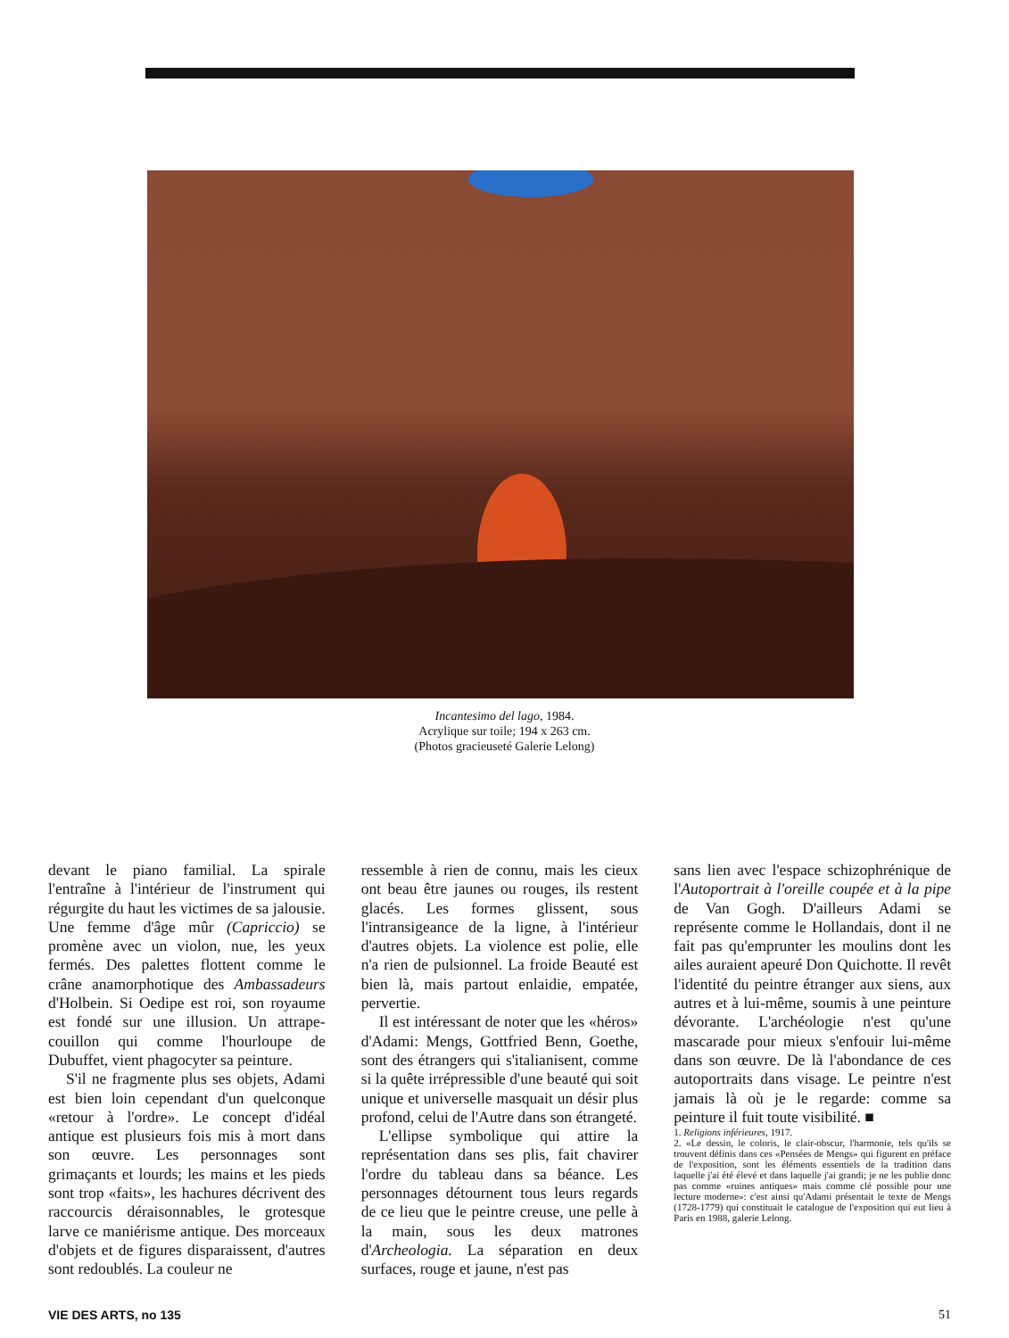Incantesimo del lago, 1984.
Acrylique sur toile; 194 x 263 cm.
(Photos gracieuseté Galerie Lelong)
devant le piano familial. La spirale l'entraîne à l'intérieur de l'instrument qui régurgite du haut les victimes de sa jalousie. Une femme d'âge mûr (Capriccio) se promène avec un violon, nue, les yeux fermés. Des palettes flottent comme le crâne anamorphotique des Ambassadeurs d'Holbein. Si Oedipe est roi, son royaume est fondé sur une illusion. Un attrape-couillon qui comme l'hourloupe de Dubuffet, vient phagocyter sa peinture.
S'il ne fragmente plus ses objets, Adami est bien loin cependant d'un quelconque «retour à l'ordre». Le concept d'idéal antique est plusieurs fois mis à mort dans son œuvre. Les personnages sont grimaçants et lourds; les mains et les pieds sont trop «faits», les hachures décrivent des raccourcis déraisonnables, le grotesque larve ce maniérisme antique. Des morceaux d'objets et de figures disparaissent, d'autres sont redoublés. La couleur ne
ressemble à rien de connu, mais les cieux ont beau être jaunes ou rouges, ils restent glacés. Les formes glissent, sous l'intransigeance de la ligne, à l'intérieur d'autres objets. La violence est polie, elle n'a rien de pulsionnel. La froide Beauté est bien là, mais partout enlaidie, empatée, pervertie.
Il est intéressant de noter que les «héros» d'Adami: Mengs, Gottfried Benn, Goethe, sont des étrangers qui s'italianisent, comme si la quête irrépressible d'une beauté qui soit unique et universelle masquait un désir plus profond, celui de l'Autre dans son étrangeté.
L'ellipse symbolique qui attire la représentation dans ses plis, fait chavirer l'ordre du tableau dans sa béance. Les personnages détournent tous leurs regards de ce lieu que le peintre creuse, une pelle à la main, sous les deux matrones d'Archeologia. La séparation en deux surfaces, rouge et jaune, n'est pas
sans lien avec l'espace schizophrénique de l'Autoportrait à l'oreille coupée et à la pipe de Van Gogh. D'ailleurs Adami se représente comme le Hollandais, dont il ne fait pas qu'emprunter les moulins dont les ailes auraient apeuré Don Quichotte. Il revêt l'identité du peintre étranger aux siens, aux autres et à lui-même, soumis à une peinture dévorante. L'archéologie n'est qu'une mascarade pour mieux s'enfouir lui-même dans son œuvre. De là l'abondance de ces autoportraits dans visage. Le peintre n'est jamais là où je le regarde: comme sa peinture il fuit toute visibilité. ■
1. Religions inférieures, 1917.
2. «Le dessin, le coloris, le clair-obscur, l'harmonie, tels qu'ils se trouvent définis dans ces «Pensées de Mengs» qui figurent en préface de l'exposition, sont les éléments essentiels de la tradition dans laquelle j'ai été élevé et dans laquelle j'ai grandi; je ne les publie donc pas comme «ruines antiques» mais comme clé possible pour une lecture moderne»: c'est ainsi qu'Adami présentait le texte de Mengs (1728-1779) qui constituait le catalogue de l'exposition qui eut lieu à Paris en 1988, galerie Lelong.
VIE DES ARTS, no 135 51